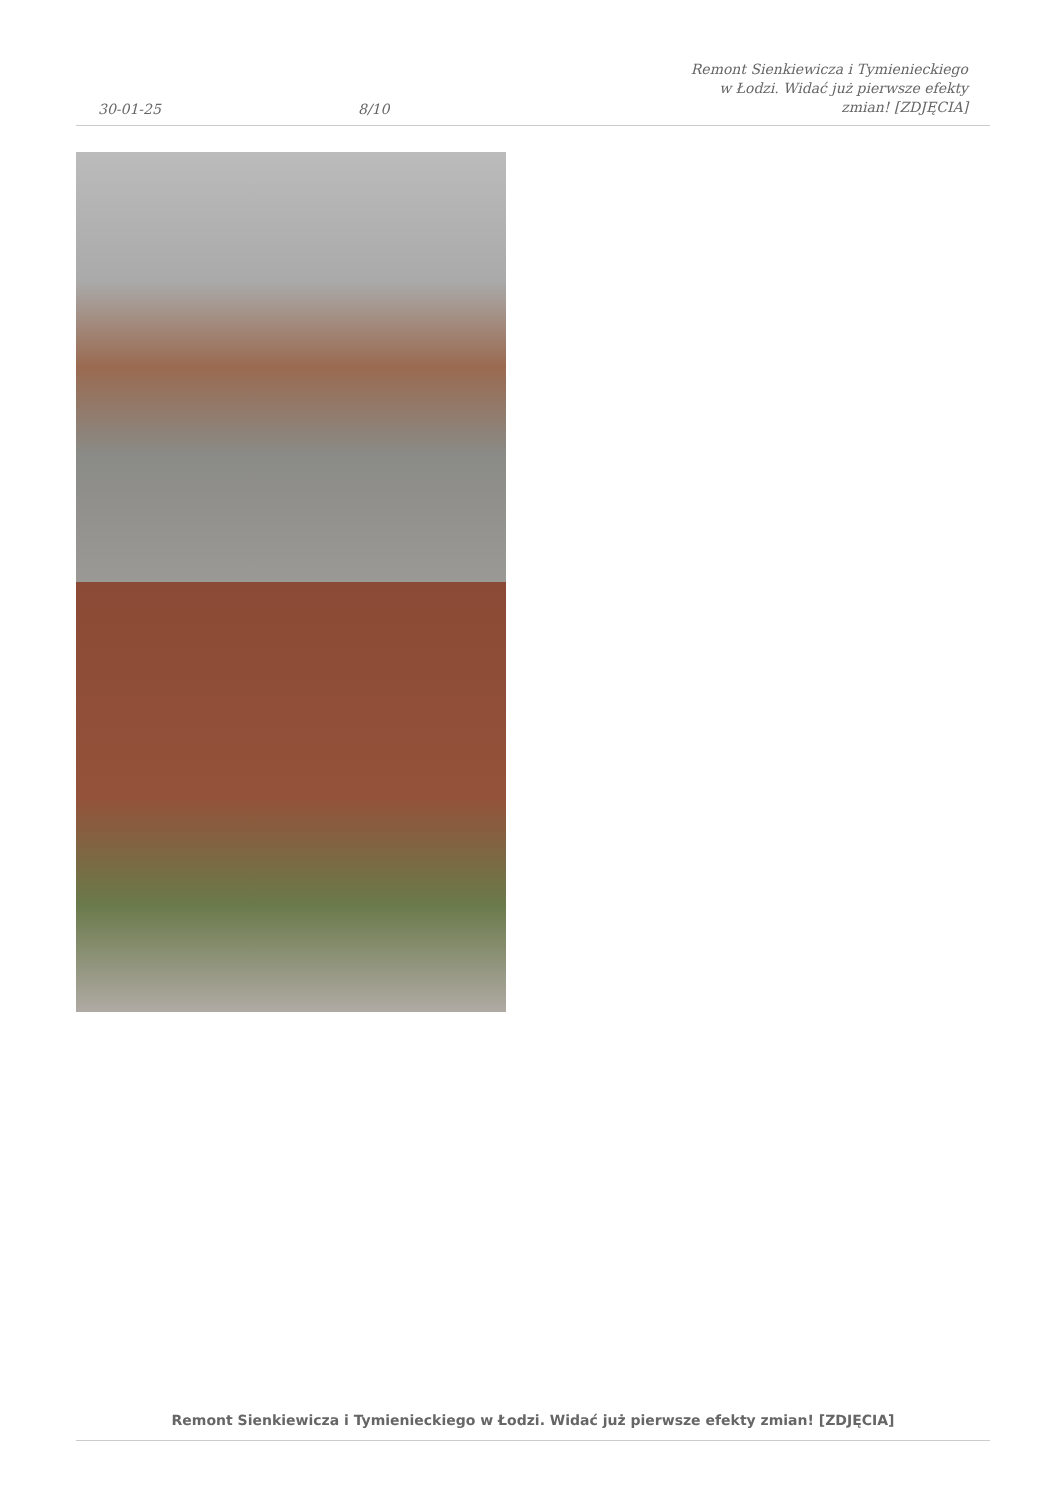30-01-25
8/10
Remont Sienkiewicza i Tymienieckiego w Łodzi. Widać już pierwsze efekty zmian! [ZDJĘCIA]
Remont Sienkiewicza i Tymienieckiego w Łodzi. Widać już pierwsze efekty zmian! [ZDJĘCIA]